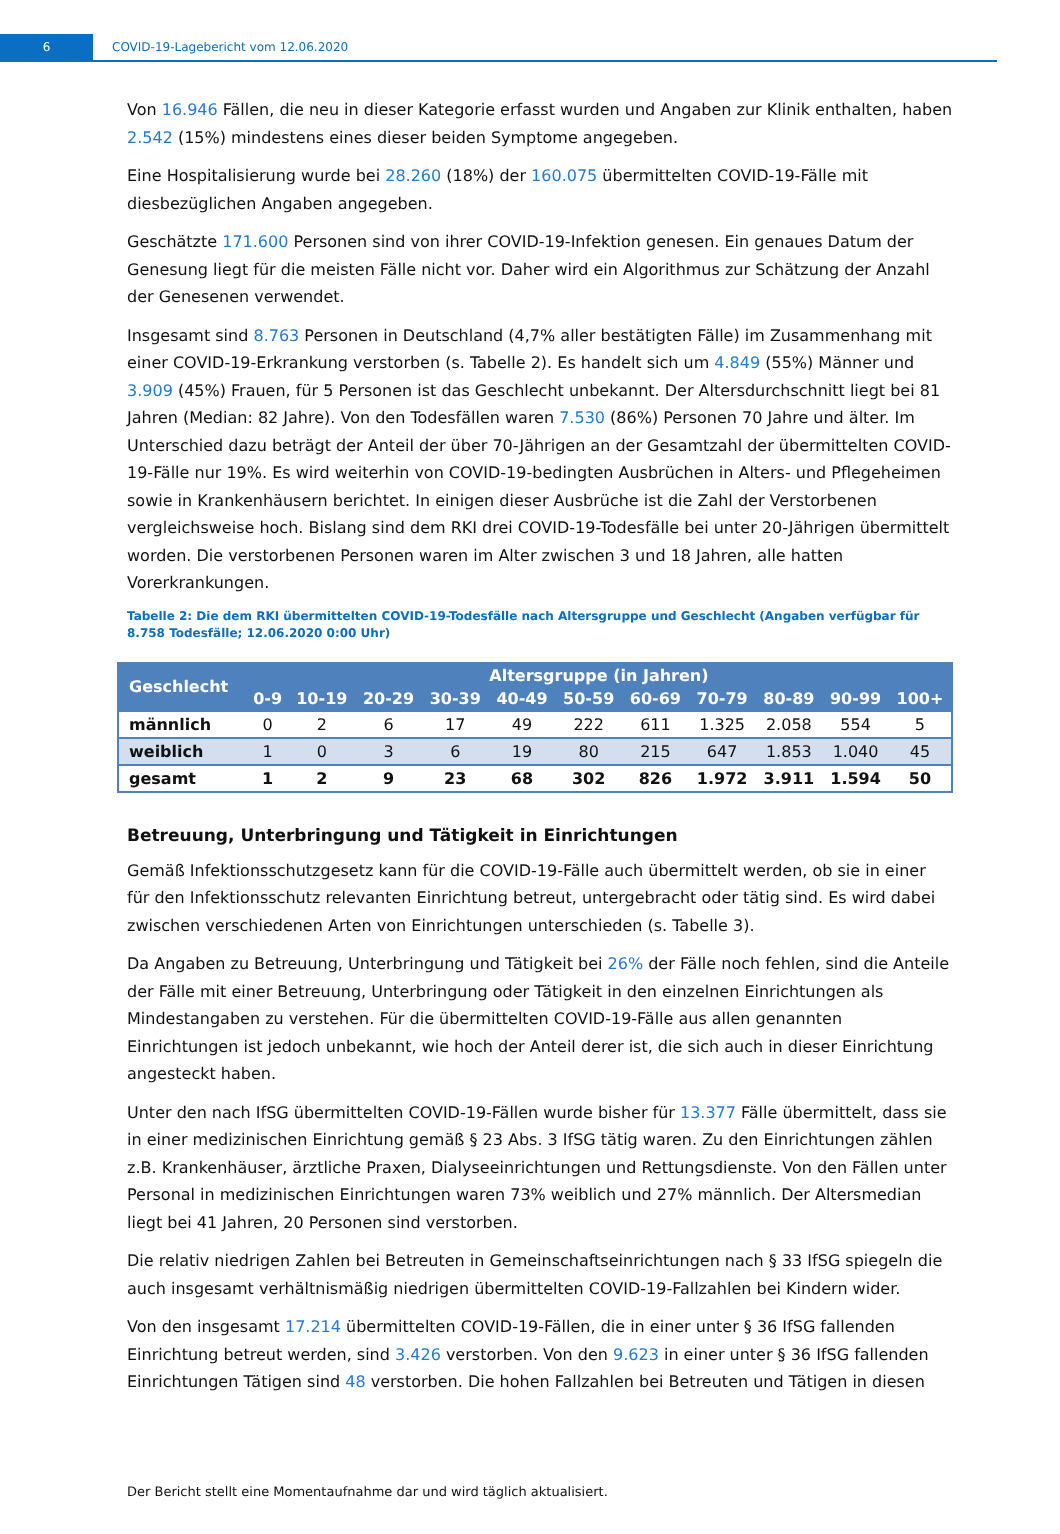6
COVID-19-Lagebericht vom 12.06.2020
Von 16.946 Fällen, die neu in dieser Kategorie erfasst wurden und Angaben zur Klinik enthalten, haben 2.542 (15%) mindestens eines dieser beiden Symptome angegeben.
Eine Hospitalisierung wurde bei 28.260 (18%) der 160.075 übermittelten COVID-19-Fälle mit diesbezüglichen Angaben angegeben.
Geschätzte 171.600 Personen sind von ihrer COVID-19-Infektion genesen. Ein genaues Datum der Genesung liegt für die meisten Fälle nicht vor. Daher wird ein Algorithmus zur Schätzung der Anzahl der Genesenen verwendet.
Insgesamt sind 8.763 Personen in Deutschland (4,7% aller bestätigten Fälle) im Zusammenhang mit einer COVID-19-Erkrankung verstorben (s. Tabelle 2). Es handelt sich um 4.849 (55%) Männer und 3.909 (45%) Frauen, für 5 Personen ist das Geschlecht unbekannt. Der Altersdurchschnitt liegt bei 81 Jahren (Median: 82 Jahre). Von den Todesfällen waren 7.530 (86%) Personen 70 Jahre und älter. Im Unterschied dazu beträgt der Anteil der über 70-Jährigen an der Gesamtzahl der übermittelten COVID-19-Fälle nur 19%. Es wird weiterhin von COVID-19-bedingten Ausbrüchen in Alters- und Pflegeheimen sowie in Krankenhäusern berichtet. In einigen dieser Ausbrüche ist die Zahl der Verstorbenen vergleichsweise hoch. Bislang sind dem RKI drei COVID-19-Todesfälle bei unter 20-Jährigen übermittelt worden. Die verstorbenen Personen waren im Alter zwischen 3 und 18 Jahren, alle hatten Vorerkrankungen.
Tabelle 2: Die dem RKI übermittelten COVID-19-Todesfälle nach Altersgruppe und Geschlecht (Angaben verfügbar für 8.758 Todesfälle; 12.06.2020 0:00 Uhr)
| Geschlecht | Altersgruppe (in Jahren) | | | | | | | | | | |
| --- | --- | --- | --- | --- | --- | --- | --- | --- | --- | --- | --- |
| | 0-9 | 10-19 | 20-29 | 30-39 | 40-49 | 50-59 | 60-69 | 70-79 | 80-89 | 90-99 | 100+ |
| männlich | 0 | 2 | 6 | 17 | 49 | 222 | 611 | 1.325 | 2.058 | 554 | 5 |
| weiblich | 1 | 0 | 3 | 6 | 19 | 80 | 215 | 647 | 1.853 | 1.040 | 45 |
| gesamt | 1 | 2 | 9 | 23 | 68 | 302 | 826 | 1.972 | 3.911 | 1.594 | 50 |
Betreuung, Unterbringung und Tätigkeit in Einrichtungen
Gemäß Infektionsschutzgesetz kann für die COVID-19-Fälle auch übermittelt werden, ob sie in einer für den Infektionsschutz relevanten Einrichtung betreut, untergebracht oder tätig sind. Es wird dabei zwischen verschiedenen Arten von Einrichtungen unterschieden (s. Tabelle 3).
Da Angaben zu Betreuung, Unterbringung und Tätigkeit bei 26% der Fälle noch fehlen, sind die Anteile der Fälle mit einer Betreuung, Unterbringung oder Tätigkeit in den einzelnen Einrichtungen als Mindestangaben zu verstehen. Für die übermittelten COVID-19-Fälle aus allen genannten Einrichtungen ist jedoch unbekannt, wie hoch der Anteil derer ist, die sich auch in dieser Einrichtung angesteckt haben.
Unter den nach IfSG übermittelten COVID-19-Fällen wurde bisher für 13.377 Fälle übermittelt, dass sie in einer medizinischen Einrichtung gemäß § 23 Abs. 3 IfSG tätig waren. Zu den Einrichtungen zählen z.B. Krankenhäuser, ärztliche Praxen, Dialyseeinrichtungen und Rettungsdienste. Von den Fällen unter Personal in medizinischen Einrichtungen waren 73% weiblich und 27% männlich. Der Altersmedian liegt bei 41 Jahren, 20 Personen sind verstorben.
Die relativ niedrigen Zahlen bei Betreuten in Gemeinschaftseinrichtungen nach § 33 IfSG spiegeln die auch insgesamt verhältnismäßig niedrigen übermittelten COVID-19-Fallzahlen bei Kindern wider.
Von den insgesamt 17.214 übermittelten COVID-19-Fällen, die in einer unter § 36 IfSG fallenden Einrichtung betreut werden, sind 3.426 verstorben. Von den 9.623 in einer unter § 36 IfSG fallenden Einrichtungen Tätigen sind 48 verstorben. Die hohen Fallzahlen bei Betreuten und Tätigen in diesen
Der Bericht stellt eine Momentaufnahme dar und wird täglich aktualisiert.